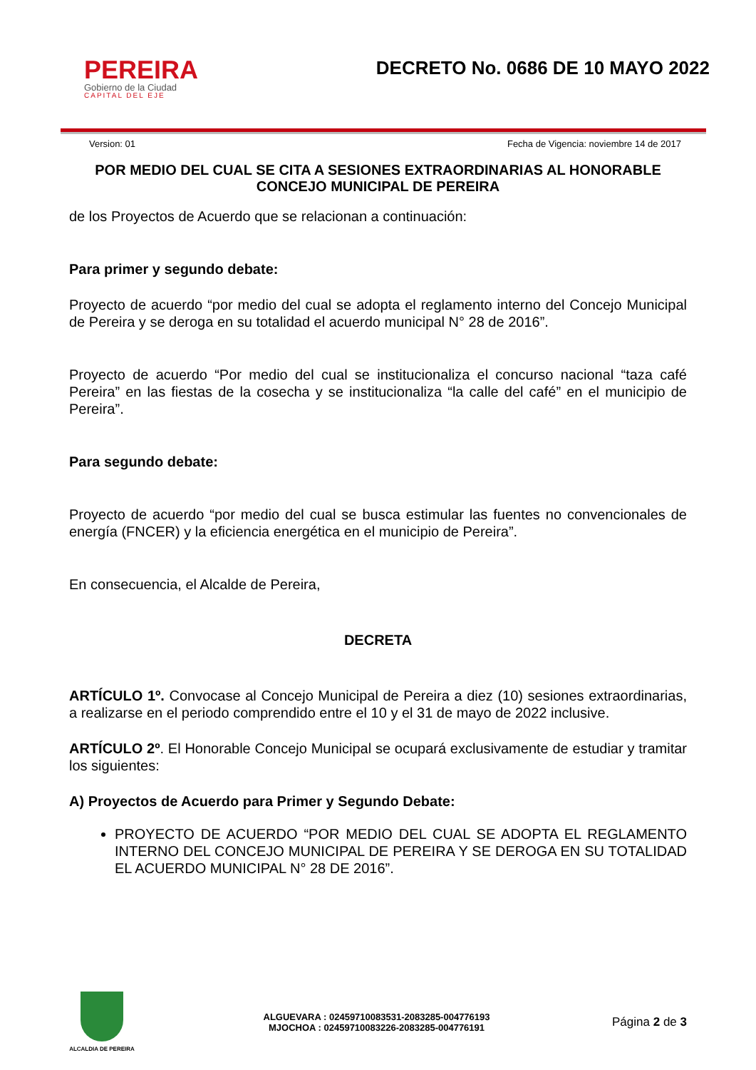PEREIRA
Gobierno de la Ciudad
CAPITAL DEL EJE
DECRETO No. 0686 DE 10 MAYO 2022
Version: 01 Fecha de Vigencia: noviembre 14 de 2017
POR MEDIO DEL CUAL SE CITA A SESIONES EXTRAORDINARIAS AL HONORABLE CONCEJO MUNICIPAL DE PEREIRA
de los Proyectos de Acuerdo que se relacionan a continuación:
Para primer y segundo debate:
Proyecto de acuerdo “por medio del cual se adopta el reglamento interno del Concejo Municipal de Pereira y se deroga en su totalidad el acuerdo municipal N° 28 de 2016”.
Proyecto de acuerdo “Por medio del cual se institucionaliza el concurso nacional “taza café Pereira” en las fiestas de la cosecha y se institucionaliza “la calle del café” en el municipio de Pereira”.
Para segundo debate:
Proyecto de acuerdo “por medio del cual se busca estimular las fuentes no convencionales de energía (FNCER) y la eficiencia energética en el municipio de Pereira”.
En consecuencia, el Alcalde de Pereira,
DECRETA
ARTÍCULO 1º. Convocase al Concejo Municipal de Pereira a diez (10) sesiones extraordinarias, a realizarse en el periodo comprendido entre el 10 y el 31 de mayo de 2022 inclusive.
ARTÍCULO 2º. El Honorable Concejo Municipal se ocupará exclusivamente de estudiar y tramitar los siguientes:
A) Proyectos de Acuerdo para Primer y Segundo Debate:
PROYECTO DE ACUERDO “POR MEDIO DEL CUAL SE ADOPTA EL REGLAMENTO INTERNO DEL CONCEJO MUNICIPAL DE PEREIRA Y SE DEROGA EN SU TOTALIDAD EL ACUERDO MUNICIPAL N° 28 DE 2016”.
ALCALDIA DE PEREIRA
ALGUEVARA : 02459710083531-2083285-004776193
MJOCHOA : 02459710083226-2083285-004776191
Página 2 de 3